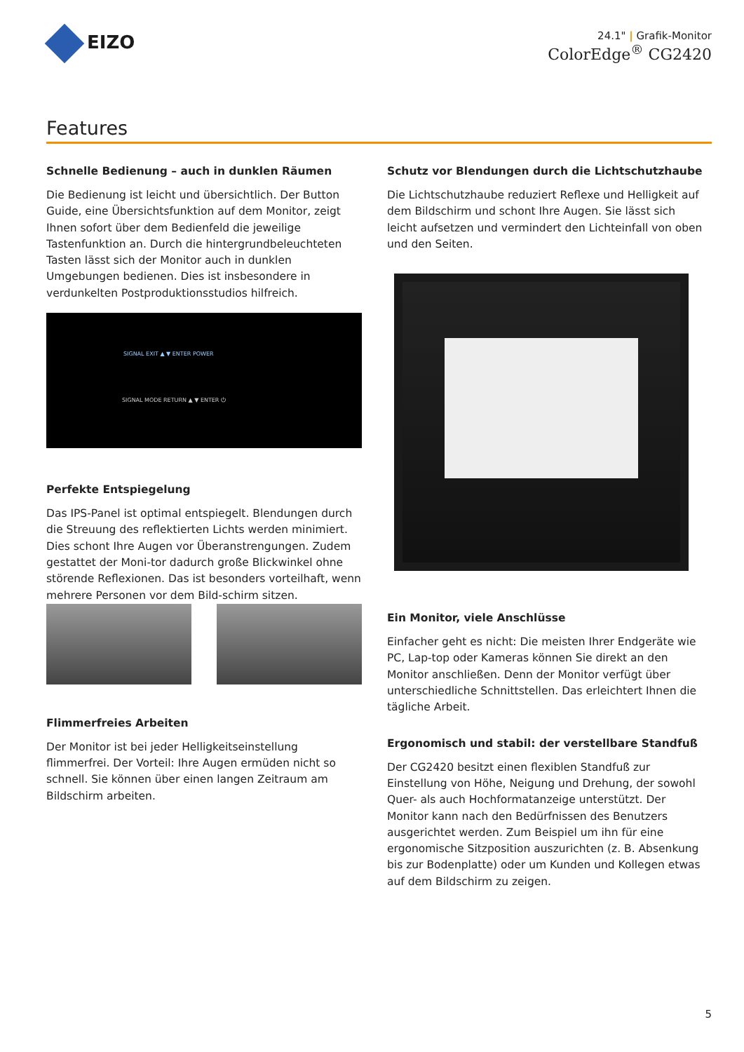EIZO
24.1" | Grafik-Monitor
ColorEdge<sup>®</sup> CG2420
Features
Schnelle Bedienung – auch in dunklen Räumen
Die Bedienung ist leicht und übersichtlich. Der Button Guide, eine Übersichtsfunktion auf dem Monitor, zeigt Ihnen sofort über dem Bedienfeld die jeweilige Tastenfunktion an. Durch die hintergrundbeleuchteten Tasten lässt sich der Monitor auch in dunklen Umgebungen bedienen. Dies ist insbesondere in verdunkelten Postproduktionsstudios hilfreich.
SIGNAL EXIT ▲ ▼ ENTER POWER
SIGNAL MODE RETURN ▲ ▼ ENTER ⏻
Perfekte Entspiegelung
Das IPS-Panel ist optimal entspiegelt. Blendungen durch die Streuung des reflektierten Lichts werden minimiert. Dies schont Ihre Augen vor Überanstrengungen. Zudem gestattet der Moni-tor dadurch große Blickwinkel ohne störende Reflexionen. Das ist besonders vorteilhaft, wenn mehrere Personen vor dem Bild-schirm sitzen.
Flimmerfreies Arbeiten
Der Monitor ist bei jeder Helligkeitseinstellung flimmerfrei. Der Vorteil: Ihre Augen ermüden nicht so schnell. Sie können über einen langen Zeitraum am Bildschirm arbeiten.
Schutz vor Blendungen durch die Lichtschutzhaube
Die Lichtschutzhaube reduziert Reflexe und Helligkeit auf dem Bildschirm und schont Ihre Augen. Sie lässt sich leicht aufsetzen und vermindert den Lichteinfall von oben und den Seiten.
Ein Monitor, viele Anschlüsse
Einfacher geht es nicht: Die meisten Ihrer Endgeräte wie PC, Lap-top oder Kameras können Sie direkt an den Monitor anschließen. Denn der Monitor verfügt über unterschiedliche Schnittstellen. Das erleichtert Ihnen die tägliche Arbeit.
Ergonomisch und stabil: der verstellbare Standfuß
Der CG2420 besitzt einen flexiblen Standfuß zur Einstellung von Höhe, Neigung und Drehung, der sowohl Quer- als auch Hochformatanzeige unterstützt. Der Monitor kann nach den Bedürfnissen des Benutzers ausgerichtet werden. Zum Beispiel um ihn für eine ergonomische Sitzposition auszurichten (z. B. Absenkung bis zur Bodenplatte) oder um Kunden und Kollegen etwas auf dem Bildschirm zu zeigen.
5